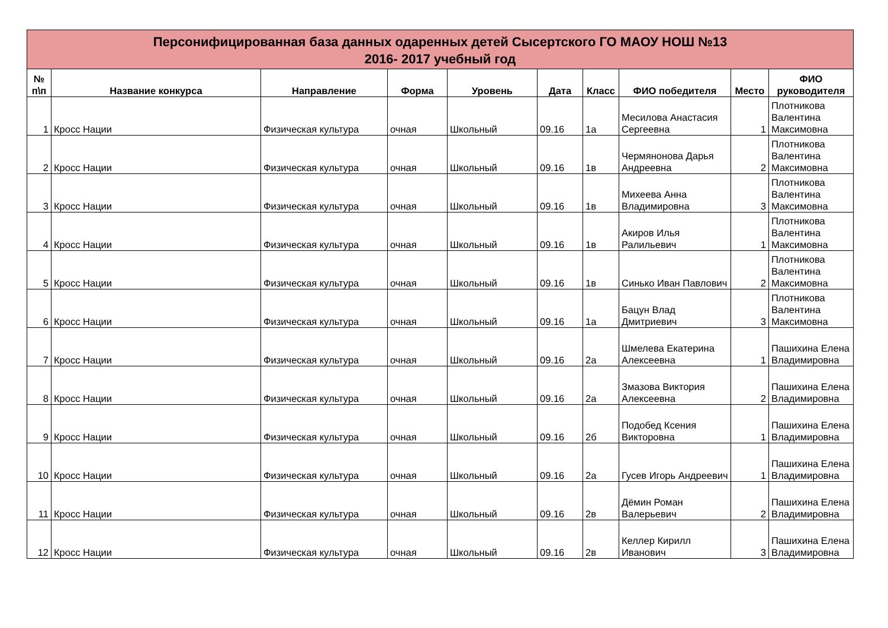Персонифицированная база данных одаренных детей Сысертского ГО МАОУ НОШ №13
2016- 2017 учебный год
| № п\п | Название конкурса | Направление | Форма | Уровень | Дата | Класс | ФИО победителя | Место | ФИО руководителя |
| --- | --- | --- | --- | --- | --- | --- | --- | --- | --- |
| 1 | Кросс Нации | Физическая культура | очная | Школьный | 09.16 | 1а | Месилова Анастасия Сергеевна | 1 | Плотникова Валентина Максимовна |
| 2 | Кросс Нации | Физическая культура | очная | Школьный | 09.16 | 1в | Чермянонова Дарья Андреевна | 2 | Плотникова Валентина Максимовна |
| 3 | Кросс Нации | Физическая культура | очная | Школьный | 09.16 | 1в | Михеева Анна Владимировна | 3 | Плотникова Валентина Максимовна |
| 4 | Кросс Нации | Физическая культура | очная | Школьный | 09.16 | 1в | Акиров Илья Ралильевич | 1 | Плотникова Валентина Максимовна |
| 5 | Кросс Нации | Физическая культура | очная | Школьный | 09.16 | 1в | Синько Иван Павлович | 2 | Плотникова Валентина Максимовна |
| 6 | Кросс Нации | Физическая культура | очная | Школьный | 09.16 | 1а | Бацун Влад Дмитриевич | 3 | Плотникова Валентина Максимовна |
| 7 | Кросс Нации | Физическая культура | очная | Школьный | 09.16 | 2а | Шмелева Екатерина Алексеевна | 1 | Пашихина Елена Владимировна |
| 8 | Кросс Нации | Физическая культура | очная | Школьный | 09.16 | 2а | Змазова Виктория Алексеевна | 2 | Пашихина Елена Владимировна |
| 9 | Кросс Нации | Физическая культура | очная | Школьный | 09.16 | 2б | Подобед Ксения Викторовна | 1 | Пашихина Елена Владимировна |
| 10 | Кросс Нации | Физическая культура | очная | Школьный | 09.16 | 2а | Гусев Игорь Андреевич | 1 | Пашихина Елена Владимировна |
| 11 | Кросс Нации | Физическая культура | очная | Школьный | 09.16 | 2в | Дёмин Роман Валерьевич | 2 | Пашихина Елена Владимировна |
| 12 | Кросс Нации | Физическая культура | очная | Школьный | 09.16 | 2в | Келлер Кирилл Иванович | 3 | Пашихина Елена Владимировна |